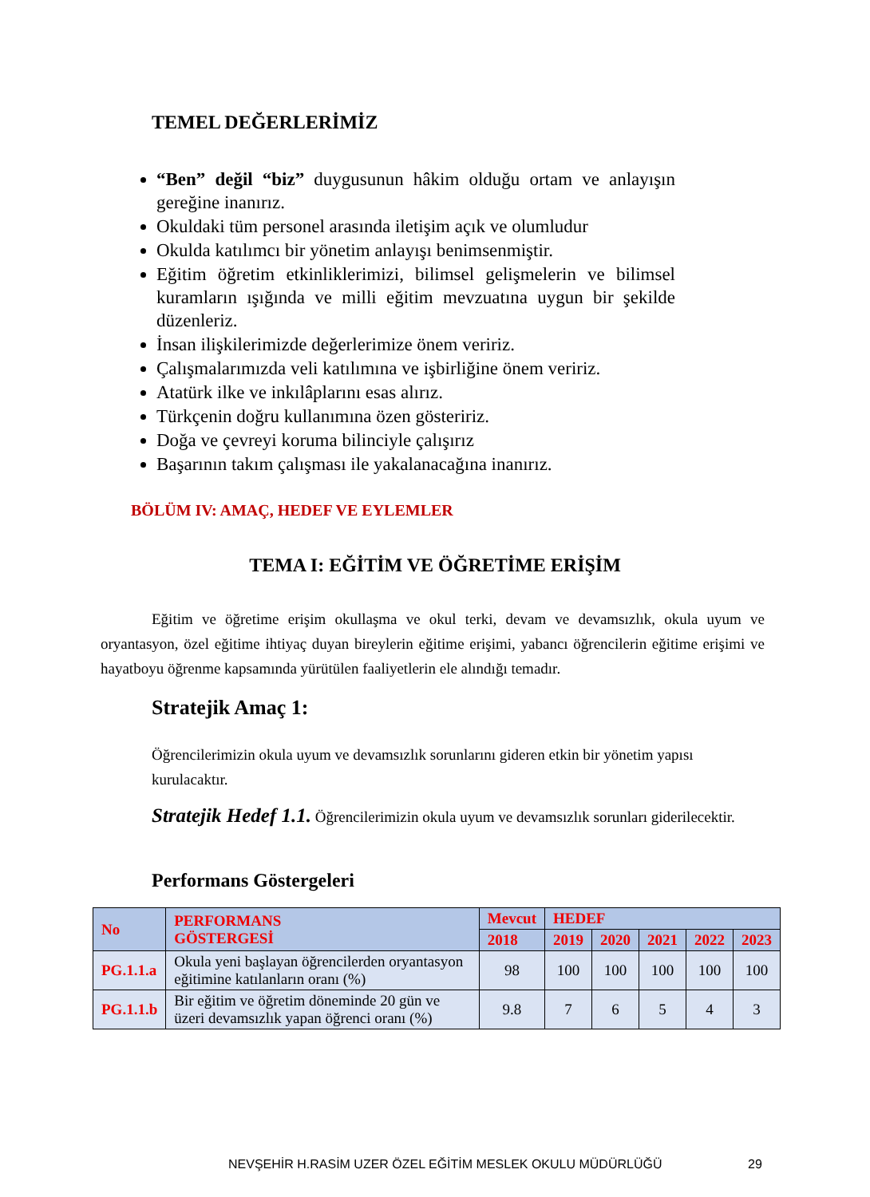TEMEL DEĞERLERİMİZ
“Ben” değil “biz” duygusunun hâkim olduğu ortam ve anlayışın gereğine inanırız.
Okuldaki tüm personel arasında iletişim açık ve olumludur
Okulda katılımcı bir yönetim anlayışı benimsenmiştir.
Eğitim öğretim etkinliklerimizi, bilimsel gelişmelerin ve bilimsel kuramların ışığında ve milli eğitim mevzuatına uygun bir şekilde düzenleriz.
İnsan ilişkilerimizde değerlerimize önem veririz.
Çalışmalarımızda veli katılımına ve işbirliğine önem veririz.
Atatürk ilke ve inkılâplarını esas alırız.
Türkçenin doğru kullanımına özen gösteririz.
Doğa ve çevreyi koruma bilinciyle çalışırız
Başarının takım çalışması ile yakalanacağına inanırız.
BÖLÜM IV: AMAÇ, HEDEF VE EYLEMLER
TEMA I: EĞİTİM VE ÖĞRETİME ERİŞİM
Eğitim ve öğretime erişim okullaşma ve okul terki, devam ve devamsızlık, okula uyum ve oryantasyon, özel eğitime ihtiyaç duyan bireylerin eğitime erişimi, yabancı öğrencilerin eğitime erişimi ve hayatboyu öğrenme kapsamında yürütülen faaliyetlerin ele alındığı temadır.
Stratejik Amaç 1:
Öğrencilerimizin okula uyum ve devamsızlık sorunlarını gideren etkin bir yönetim yapısı kurulacaktır.
Stratejik Hedef 1.1. Öğrencilerimizin okula uyum ve devamsızlık sorunları giderilecektir.
Performans Göstergeleri
| No | PERFORMANS GÖSTERGESİ | Mevcut | HEDEF | | | | |
| --- | --- | --- | --- | --- | --- | --- | --- |
| | | 2018 | 2019 | 2020 | 2021 | 2022 | 2023 |
| PG.1.1.a | Okula yeni başlayan öğrencilerden oryantasyon eğitimine katılanların oranı (%) | 98 | 100 | 100 | 100 | 100 | 100 |
| PG.1.1.b | Bir eğitim ve öğretim döneminde 20 gün ve üzeri devamsızlık yapan öğrenci oranı (%) | 9.8 | 7 | 6 | 5 | 4 | 3 |
NEVŞEHİR H.RASİM UZER ÖZEL EĞİTİM MESLEK OKULU MÜDÜRLÜĞÜ
29